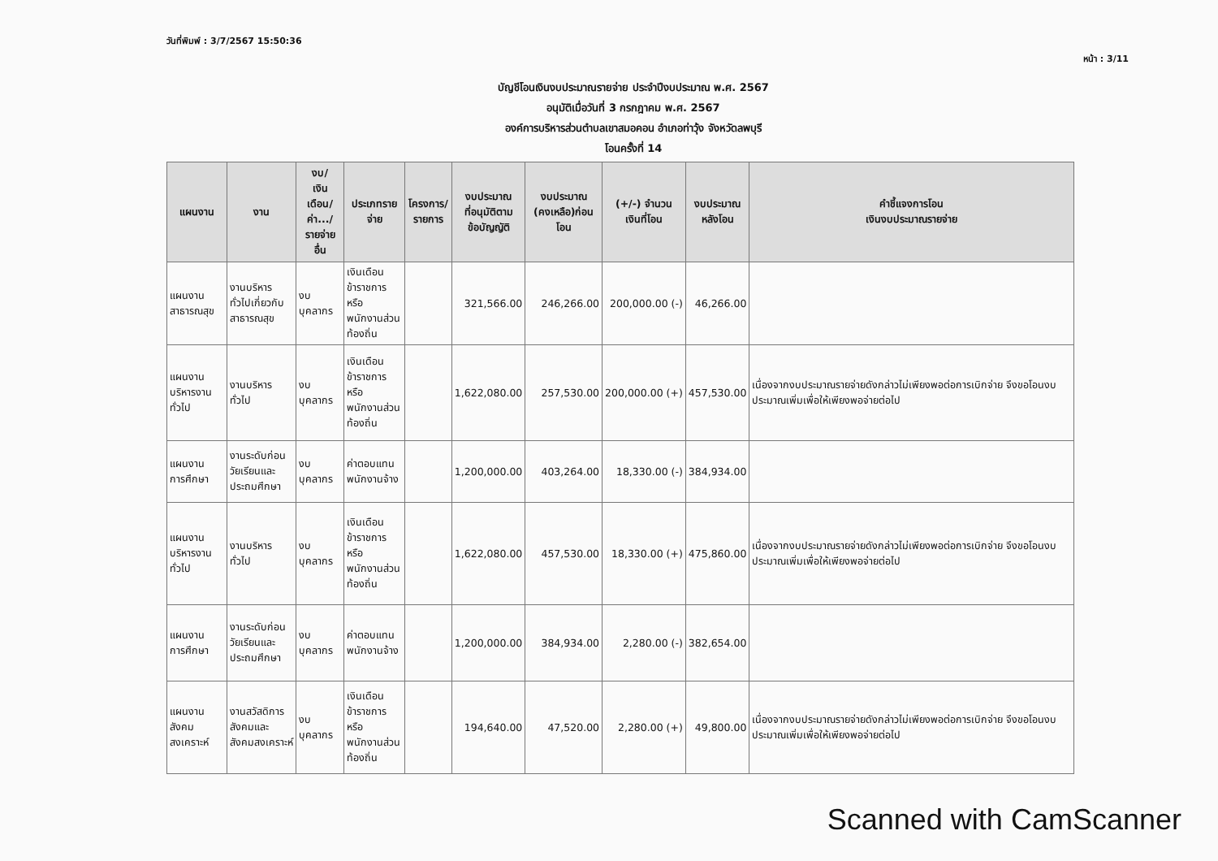วันที่พิมพ์ : 3/7/2567 15:50:36
หน้า : 3/11
บัญชีโอนเงินงบประมาณรายจ่าย ประจำปีงบประมาณ พ.ศ. 2567
อนุมัติเมื่อวันที่ 3 กรกฎาคม พ.ศ. 2567
องค์การบริหารส่วนตำบลเขาสมอคอน อำเภอท่าวุ้ง จังหวัดลพบุรี
โอนครั้งที่ 14
| แผนงาน | งาน | งบ/ เงินเดือน/ ค่า.../ รายจ่ายอื่น | ประเภทรายจ่าย | โครงการ/ รายการ | งบประมาณ ที่อนุมัติตาม ข้อบัญญัติ | งบประมาณ (คงเหลือ)ก่อนโอน | (+/-) จำนวน เงินที่โอน | งบประมาณ หลังโอน | คำชี้แจงการโอน เงินงบประมาณรายจ่าย |
| --- | --- | --- | --- | --- | --- | --- | --- | --- | --- |
| แผนงาน สาธารณสุข | งานบริหาร ทั่วไปเกี่ยวกับ สาธารณสุข | งบบุคลากร | เงินเดือน ข้าราชการ หรือ พนักงานส่วน ท้องถิ่น | | 321,566.00 | 246,266.00 | 200,000.00 (-) | 46,266.00 | |
| แผนงาน บริหารงาน ทั่วไป | งานบริหาร ทั่วไป | งบบุคลากร | เงินเดือน ข้าราชการ หรือ พนักงานส่วน ท้องถิ่น | | 1,622,080.00 | 257,530.00 | 200,000.00 (+) | 457,530.00 | เนื่องจากงบประมาณรายจ่ายดังกล่าวไม่เพียงพอต่อการเบิกจ่าย จึงขอโอนงบประมาณเพิ่มเพื่อให้เพียงพอจ่ายต่อไป |
| แผนงาน การศึกษา | งานระดับก่อน วัยเรียนและ ประถมศึกษา | งบบุคลากร | ค่าตอบแทน พนักงานจ้าง | | 1,200,000.00 | 403,264.00 | 18,330.00 (-) | 384,934.00 | |
| แผนงาน บริหารงาน ทั่วไป | งานบริหาร ทั่วไป | งบบุคลากร | เงินเดือน ข้าราชการ หรือ พนักงานส่วน ท้องถิ่น | | 1,622,080.00 | 457,530.00 | 18,330.00 (+) | 475,860.00 | เนื่องจากงบประมาณรายจ่ายดังกล่าวไม่เพียงพอต่อการเบิกจ่าย จึงขอโอนงบประมาณเพิ่มเพื่อให้เพียงพอจ่ายต่อไป |
| แผนงาน การศึกษา | งานระดับก่อน วัยเรียนและ ประถมศึกษา | งบบุคลากร | ค่าตอบแทน พนักงานจ้าง | | 1,200,000.00 | 384,934.00 | 2,280.00 (-) | 382,654.00 | |
| แผนงานสังคม สงเคราะห์ | งานสวัสดิการ สังคมและ สังคมสงเคราะห์ | งบบุคลากร | เงินเดือน ข้าราชการ หรือ พนักงานส่วน ท้องถิ่น | | 194,640.00 | 47,520.00 | 2,280.00 (+) | 49,800.00 | เนื่องจากงบประมาณรายจ่ายดังกล่าวไม่เพียงพอต่อการเบิกจ่าย จึงขอโอนงบประมาณเพิ่มเพื่อให้เพียงพอจ่ายต่อไป |
Scanned with CamScanner